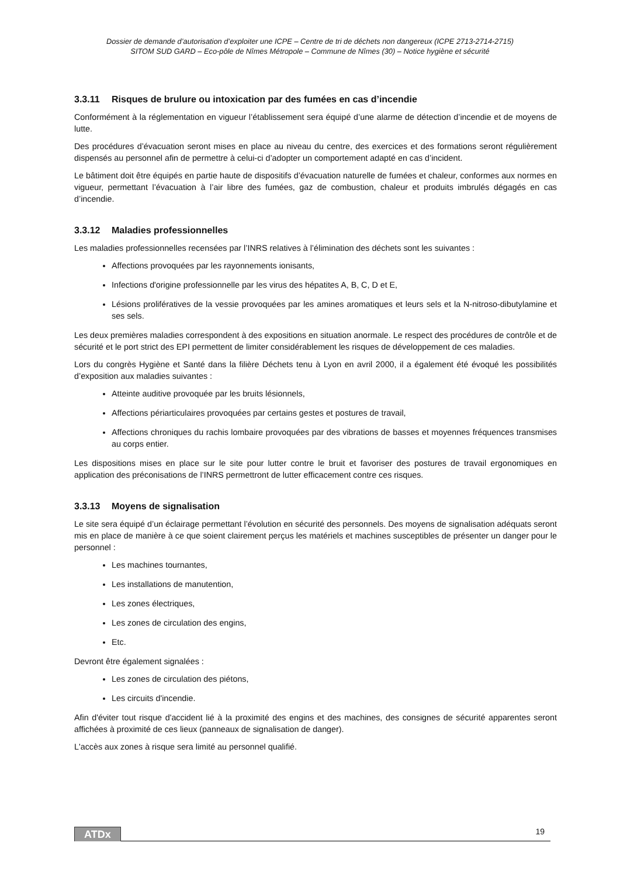Dossier de demande d’autorisation d’exploiter une ICPE – Centre de tri de déchets non dangereux (ICPE 2713-2714-2715)
SITOM SUD GARD – Eco-pôle de Nîmes Métropole – Commune de Nîmes (30) – Notice hygiène et sécurité
3.3.11 Risques de brulure ou intoxication par des fumées en cas d’incendie
Conformément à la réglementation en vigueur l’établissement sera équipé d’une alarme de détection d’incendie et de moyens de lutte.
Des procédures d’évacuation seront mises en place au niveau du centre, des exercices et des formations seront régulièrement dispensés au personnel afin de permettre à celui-ci d’adopter un comportement adapté en cas d’incident.
Le bâtiment doit être équipés en partie haute de dispositifs d’évacuation naturelle de fumées et chaleur, conformes aux normes en vigueur, permettant l’évacuation à l’air libre des fumées, gaz de combustion, chaleur et produits imbrulés dégagés en cas d’incendie.
3.3.12 Maladies professionnelles
Les maladies professionnelles recensées par l’INRS relatives à l’élimination des déchets sont les suivantes :
Affections provoquées par les rayonnements ionisants,
Infections d'origine professionnelle par les virus des hépatites A, B, C, D et E,
Lésions prolifératives de la vessie provoquées par les amines aromatiques et leurs sels et la N-nitroso-dibutylamine et ses sels.
Les deux premières maladies correspondent à des expositions en situation anormale. Le respect des procédures de contrôle et de sécurité et le port strict des EPI permettent de limiter considérablement les risques de développement de ces maladies.
Lors du congrès Hygiène et Santé dans la filière Déchets tenu à Lyon en avril 2000, il a également été évoqué les possibilités d’exposition aux maladies suivantes :
Atteinte auditive provoquée par les bruits lésionnels,
Affections périarticulaires provoquées par certains gestes et postures de travail,
Affections chroniques du rachis lombaire provoquées par des vibrations de basses et moyennes fréquences transmises au corps entier.
Les dispositions mises en place sur le site pour lutter contre le bruit et favoriser des postures de travail ergonomiques en application des préconisations de l’INRS permettront de lutter efficacement contre ces risques.
3.3.13 Moyens de signalisation
Le site sera équipé d’un éclairage permettant l’évolution en sécurité des personnels. Des moyens de signalisation adéquats seront mis en place de manière à ce que soient clairement perçus les matériels et machines susceptibles de présenter un danger pour le personnel :
Les machines tournantes,
Les installations de manutention,
Les zones électriques,
Les zones de circulation des engins,
Etc.
Devront être également signalées :
Les zones de circulation des piétons,
Les circuits d'incendie.
Afin d'éviter tout risque d'accident lié à la proximité des engins et des machines, des consignes de sécurité apparentes seront affichées à proximité de ces lieux (panneaux de signalisation de danger).
L'accès aux zones à risque sera limité au personnel qualifié.
ATDx 19